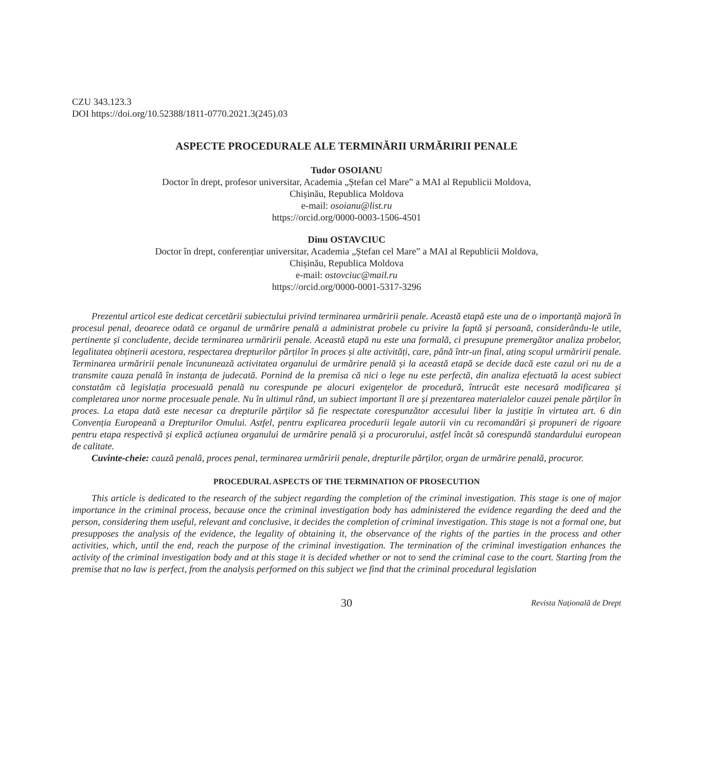CZU 343.123.3
DOI https://doi.org/10.52388/1811-0770.2021.3(245).03
ASPECTE PROCEDURALE ALE TERMINĂRII URMĂRIRII PENALE
Tudor OSOIANU
Doctor în drept, profesor universitar, Academia „Ștefan cel Mare” a MAI al Republicii Moldova,
Chișinău, Republica Moldova
e-mail: osoianu@list.ru
https://orcid.org/0000-0003-1506-4501
Dinu OSTAVCIUC
Doctor în drept, conferențiar universitar, Academia „Ștefan cel Mare” a MAI al Republicii Moldova,
Chișinău, Republica Moldova
e-mail: ostovciuc@mail.ru
https://orcid.org/0000-0001-5317-3296
Prezentul articol este dedicat cercetării subiectului privind terminarea urmăririi penale. Această etapă este una de o importanță majoră în procesul penal, deoarece odată ce organul de urmărire penală a administrat probele cu privire la faptă și persoană, considerându-le utile, pertinente și concludente, decide terminarea urmăririi penale. Această etapă nu este una formală, ci presupune premergător analiza probelor, legalitatea obținerii acestora, respectarea drepturilor părților în proces și alte activități, care, până într-un final, ating scopul urmăririi penale. Terminarea urmăririi penale încununează activitatea organului de urmărire penală și la această etapă se decide dacă este cazul ori nu de a transmite cauza penală în instanța de judecată. Pornind de la premisa că nici o lege nu este perfectă, din analiza efectuată la acest subiect constatăm că legislația procesuală penală nu corespunde pe alocuri exigențelor de procedură, întrucât este necesară modificarea și completarea unor norme procesuale penale. Nu în ultimul rând, un subiect important îl are și prezentarea materialelor cauzei penale părților în proces. La etapa dată este necesar ca drepturile părților să fie respectate corespunzător accesului liber la justiție în virtutea art. 6 din Convenția Europeană a Drepturilor Omului. Astfel, pentru explicarea procedurii legale autorii vin cu recomandări și propuneri de rigoare pentru etapa respectivă și explică acțiunea organului de urmărire penală și a procurorului, astfel încât să corespundă standardului european de calitate.
Cuvinte-cheie: cauză penală, proces penal, terminarea urmăririi penale, drepturile părților, organ de urmărire penală, procuror.
PROCEDURAL ASPECTS OF THE TERMINATION OF PROSECUTION
This article is dedicated to the research of the subject regarding the completion of the criminal investigation. This stage is one of major importance in the criminal process, because once the criminal investigation body has administered the evidence regarding the deed and the person, considering them useful, relevant and conclusive, it decides the completion of criminal investigation. This stage is not a formal one, but presupposes the analysis of the evidence, the legality of obtaining it, the observance of the rights of the parties in the process and other activities, which, until the end, reach the purpose of the criminal investigation. The termination of the criminal investigation enhances the activity of the criminal investigation body and at this stage it is decided whether or not to send the criminal case to the court. Starting from the premise that no law is perfect, from the analysis performed on this subject we find that the criminal procedural legislation
30 Revista Națională de Drept